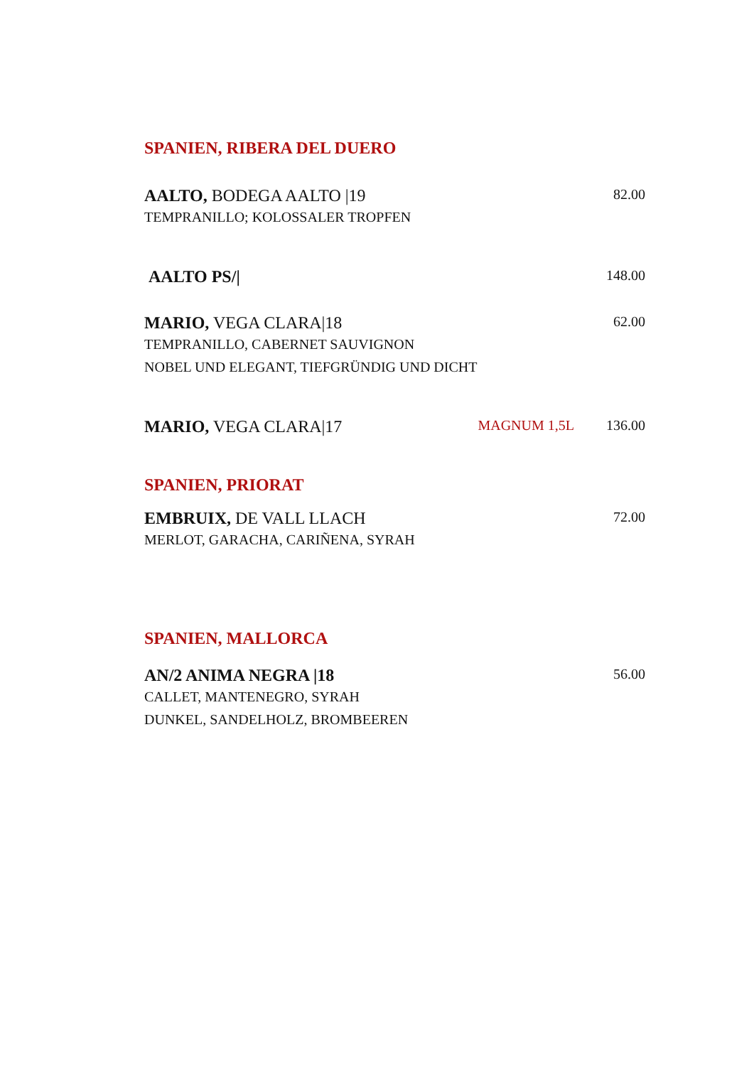SPANIEN, RIBERA DEL DUERO
AALTO, BODEGA AALTO |19
82.00
TEMPRANILLO; KOLOSSALER TROPFEN
AALTO PS/|
148.00
MARIO, VEGA CLARA|18
62.00
TEMPRANILLO, CABERNET SAUVIGNON
NOBEL UND ELEGANT, TIEFGRÜNDIG UND DICHT
MARIO, VEGA CLARA|17
MAGNUM 1,5L 136.00
SPANIEN, PRIORAT
EMBRUIX, DE VALL LLACH
72.00
MERLOT, GARACHA, CARIÑENA, SYRAH
SPANIEN, MALLORCA
AN/2 ANIMA NEGRA |18
56.00
CALLET, MANTENEGRO, SYRAH
DUNKEL, SANDELHOLZ, BROMBEEREN